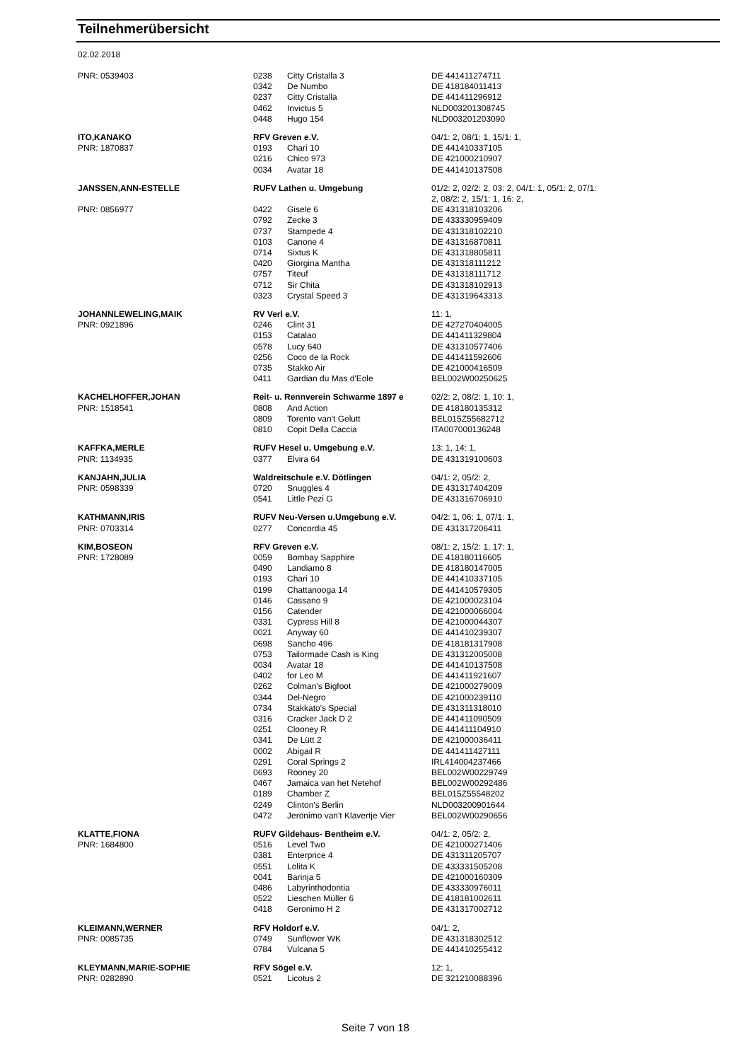Teilnehmerübersicht
02.02.2018
| PNR: 0539403 | 0238 | Citty Cristalla 3 | DE 441411274711 |
| | 0342 | De Numbo | DE 418184011413 |
| | 0237 | Citty Cristalla | DE 441411296912 |
| | 0462 | Invictus 5 | NLD003201308745 |
| | 0448 | Hugo 154 | NLD003201203090 |
| ITO,KANAKO | RFV Greven e.V. | | 04/1: 2, 08/1: 1, 15/1: 1, |
| PNR: 1870837 | 0193 | Chari 10 | DE 441410337105 |
| | 0216 | Chico 973 | DE 421000210907 |
| | 0034 | Avatar 18 | DE 441410137508 |
| JANSSEN,ANN-ESTELLE | RUFV Lathen u. Umgebung | | 01/2: 2, 02/2: 2, 03: 2, 04/1: 1, 05/1: 2, 07/1: 2, 08/2: 2, 15/1: 1, 16: 2, |
| PNR: 0856977 | 0422 | Gisele 6 | DE 431318103206 |
| | 0792 | Zecke 3 | DE 433330959409 |
| | 0737 | Stampede 4 | DE 431318102210 |
| | 0103 | Canone 4 | DE 431316870811 |
| | 0714 | Sixtus K | DE 431318805811 |
| | 0420 | Giorgina Mantha | DE 431318111212 |
| | 0757 | Titeuf | DE 431318111712 |
| | 0712 | Sir Chita | DE 431318102913 |
| | 0323 | Crystal Speed 3 | DE 431319643313 |
| JOHANNLEWELING,MAIK | RV Verl e.V. | | 11: 1, |
| PNR: 0921896 | 0246 | Clint 31 | DE 427270404005 |
| | 0153 | Catalao | DE 441411329804 |
| | 0578 | Lucy 640 | DE 431310577406 |
| | 0256 | Coco de la Rock | DE 441411592606 |
| | 0735 | Stakko Air | DE 421000416509 |
| | 0411 | Gardian du Mas d'Eole | BEL002W00250625 |
| KACHELHOFFER,JOHAN | Reit- u. Rennverein Schwarme 1897 e | | 02/2: 2, 08/2: 1, 10: 1, |
| PNR: 1518541 | 0808 | And Action | DE 418180135312 |
| | 0809 | Torento van't Gelutt | BEL015Z55682712 |
| | 0810 | Copit Della Caccia | ITA007000136248 |
| KAFFKA,MERLE | RUFV Hesel u. Umgebung e.V. | | 13: 1, 14: 1, |
| PNR: 1134935 | 0377 | Elvira 64 | DE 431319100603 |
| KANJAHN,JULIA | Waldreitschule e.V. Dötlingen | | 04/1: 2, 05/2: 2, |
| PNR: 0598339 | 0720 | Snuggles 4 | DE 431317404209 |
| | 0541 | Little Pezi G | DE 431316706910 |
| KATHMANN,IRIS | RUFV Neu-Versen u.Umgebung e.V. | | 04/2: 1, 06: 1, 07/1: 1, |
| PNR: 0703314 | 0277 | Concordia 45 | DE 431317206411 |
| KIM,BOSEON | RFV Greven e.V. | | 08/1: 2, 15/2: 1, 17: 1, |
| PNR: 1728089 | 0059 | Bombay Sapphire | DE 418180116605 |
| | 0490 | Landiamo 8 | DE 418180147005 |
| | 0193 | Chari 10 | DE 441410337105 |
| | 0199 | Chattanooga 14 | DE 441410579305 |
| | 0146 | Cassano 9 | DE 421000023104 |
| | 0156 | Catender | DE 421000066004 |
| | 0331 | Cypress Hill 8 | DE 421000044307 |
| | 0021 | Anyway 60 | DE 441410239307 |
| | 0698 | Sancho 496 | DE 418181317908 |
| | 0753 | Tailormade Cash is King | DE 431312005008 |
| | 0034 | Avatar 18 | DE 441410137508 |
| | 0402 | for Leo M | DE 441411921607 |
| | 0262 | Colman's Bigfoot | DE 421000279009 |
| | 0344 | Del-Negro | DE 421000239110 |
| | 0734 | Stakkato's Special | DE 431311318010 |
| | 0316 | Cracker Jack D 2 | DE 441411090509 |
| | 0251 | Clooney R | DE 441411104910 |
| | 0341 | De Lütt 2 | DE 421000036411 |
| | 0002 | Abigail R | DE 441411427111 |
| | 0291 | Coral Springs 2 | IRL414004237466 |
| | 0693 | Rooney 20 | BEL002W00229749 |
| | 0467 | Jamaica van het Netehof | BEL002W00292486 |
| | 0189 | Chamber Z | BEL015Z55548202 |
| | 0249 | Clinton's Berlin | NLD003200901644 |
| | 0472 | Jeronimo van't Klavertje Vier | BEL002W00290656 |
| KLATTE,FIONA | RUFV Gildehaus- Bentheim e.V. | | 04/1: 2, 05/2: 2, |
| PNR: 1684800 | 0516 | Level Two | DE 421000271406 |
| | 0381 | Enterprice 4 | DE 431311205707 |
| | 0551 | Lolita K | DE 433331505208 |
| | 0041 | Barinja 5 | DE 421000160309 |
| | 0486 | Labyrinthodontia | DE 433330976011 |
| | 0522 | Lieschen Müller 6 | DE 418181002611 |
| | 0418 | Geronimo H 2 | DE 431317002712 |
| KLEIMANN,WERNER | RFV Holdorf e.V. | | 04/1: 2, |
| PNR: 0085735 | 0749 | Sunflower WK | DE 431318302512 |
| | 0784 | Vulcana 5 | DE 441410255412 |
| KLEYMANN,MARIE-SOPHIE | RFV Sögel e.V. | | 12: 1, |
| PNR: 0282890 | 0521 | Licotus 2 | DE 321210088396 |
Seite 7 von 18